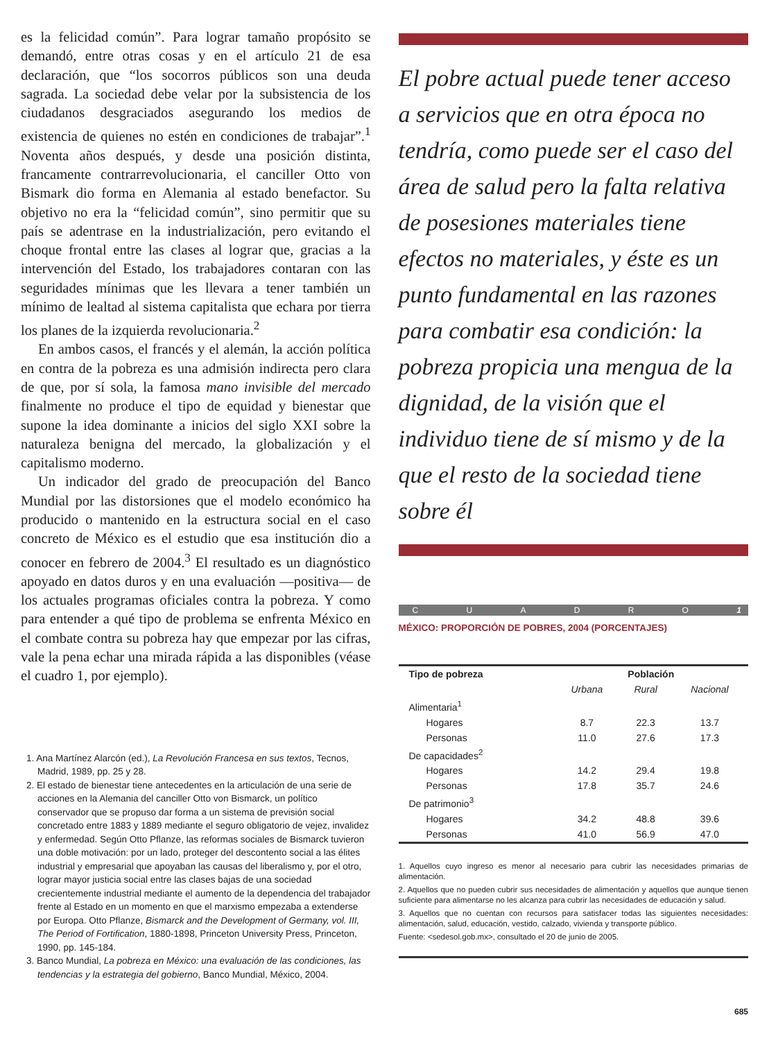es la felicidad común”. Para lograr tamaño propósito se demandó, entre otras cosas y en el artículo 21 de esa declaración, que “los socorros públicos son una deuda sagrada. La sociedad debe velar por la subsistencia de los ciudadanos desgraciados asegurando los medios de existencia de quienes no estén en condiciones de trabajar”.<sup>1</sup> Noventa años después, y desde una posición distinta, francamente contrarrevolucionaria, el canciller Otto von Bismark dio forma en Alemania al estado benefactor. Su objetivo no era la “felicidad común”, sino permitir que su país se adentrase en la industrialización, pero evitando el choque frontal entre las clases al lograr que, gracias a la intervención del Estado, los trabajadores contaran con las seguridades mínimas que les llevara a tener también un mínimo de lealtad al sistema capitalista que echara por tierra los planes de la izquierda revolucionaria.<sup>2</sup>
En ambos casos, el francés y el alemán, la acción política en contra de la pobreza es una admisión indirecta pero clara de que, por sí sola, la famosa mano invisible del mercado finalmente no produce el tipo de equidad y bienestar que supone la idea dominante a inicios del siglo XXI sobre la naturaleza benigna del mercado, la globalización y el capitalismo moderno.
Un indicador del grado de preocupación del Banco Mundial por las distorsiones que el modelo económico ha producido o mantenido en la estructura social en el caso concreto de México es el estudio que esa institución dio a conocer en febrero de 2004.<sup>3</sup> El resultado es un diagnóstico apoyado en datos duros y en una evaluación —positiva— de los actuales programas oficiales contra la pobreza. Y como para entender a qué tipo de problema se enfrenta México en el combate contra su pobreza hay que empezar por las cifras, vale la pena echar una mirada rápida a las disponibles (véase el cuadro 1, por ejemplo).
1. Ana Martínez Alarcón (ed.), La Revolución Francesa en sus textos, Tecnos, Madrid, 1989, pp. 25 y 28.
2. El estado de bienestar tiene antecedentes en la articulación de una serie de acciones en la Alemania del canciller Otto von Bismarck, un político conservador que se propuso dar forma a un sistema de previsión social concretado entre 1883 y 1889 mediante el seguro obligatorio de vejez, invalidez y enfermedad. Según Otto Pflanze, las reformas sociales de Bismarck tuvieron una doble motivación: por un lado, proteger del descontento social a las élites industrial y empresarial que apoyaban las causas del liberalismo y, por el otro, lograr mayor justicia social entre las clases bajas de una sociedad crecientemente industrial mediante el aumento de la dependencia del trabajador frente al Estado en un momento en que el marxismo empezaba a extenderse por Europa. Otto Pflanze, Bismarck and the Development of Germany, vol. III, The Period of Fortification, 1880-1898, Princeton University Press, Princeton, 1990, pp. 145-184.
3. Banco Mundial, La pobreza en México: una evaluación de las condiciones, las tendencias y la estrategia del gobierno, Banco Mundial, México, 2004.
El pobre actual puede tener acceso a servicios que en otra época no tendría, como puede ser el caso del área de salud pero la falta relativa de posesiones materiales tiene efectos no materiales, y éste es un punto fundamental en las razones para combatir esa condición: la pobreza propicia una mengua de la dignidad, de la visión que el individuo tiene de sí mismo y de la que el resto de la sociedad tiene sobre él
C U A D R O 1
MÉXICO: PROPORCIÓN DE POBRES, 2004 (PORCENTAJES)
| Tipo de pobreza | Población | | |
| --- | --- | --- | --- |
| | Urbana | Rural | Nacional |
| Alimentaria<sup>1</sup> | | | |
| Hogares | 8.7 | 22.3 | 13.7 |
| Personas | 11.0 | 27.6 | 17.3 |
| De capacidades<sup>2</sup> | | | |
| Hogares | 14.2 | 29.4 | 19.8 |
| Personas | 17.8 | 35.7 | 24.6 |
| De patrimonio<sup>3</sup> | | | |
| Hogares | 34.2 | 48.8 | 39.6 |
| Personas | 41.0 | 56.9 | 47.0 |
1. Aquellos cuyo ingreso es menor al necesario para cubrir las necesidades primarias de alimentación.
2. Aquellos que no pueden cubrir sus necesidades de alimentación y aquellos que aunque tienen suficiente para alimentarse no les alcanza para cubrir las necesidades de educación y salud.
3. Aquellos que no cuentan con recursos para satisfacer todas las siguientes necesidades: alimentación, salud, educación, vestido, calzado, vivienda y transporte público.
Fuente: <sedesol.gob.mx>, consultado el 20 de junio de 2005.
685